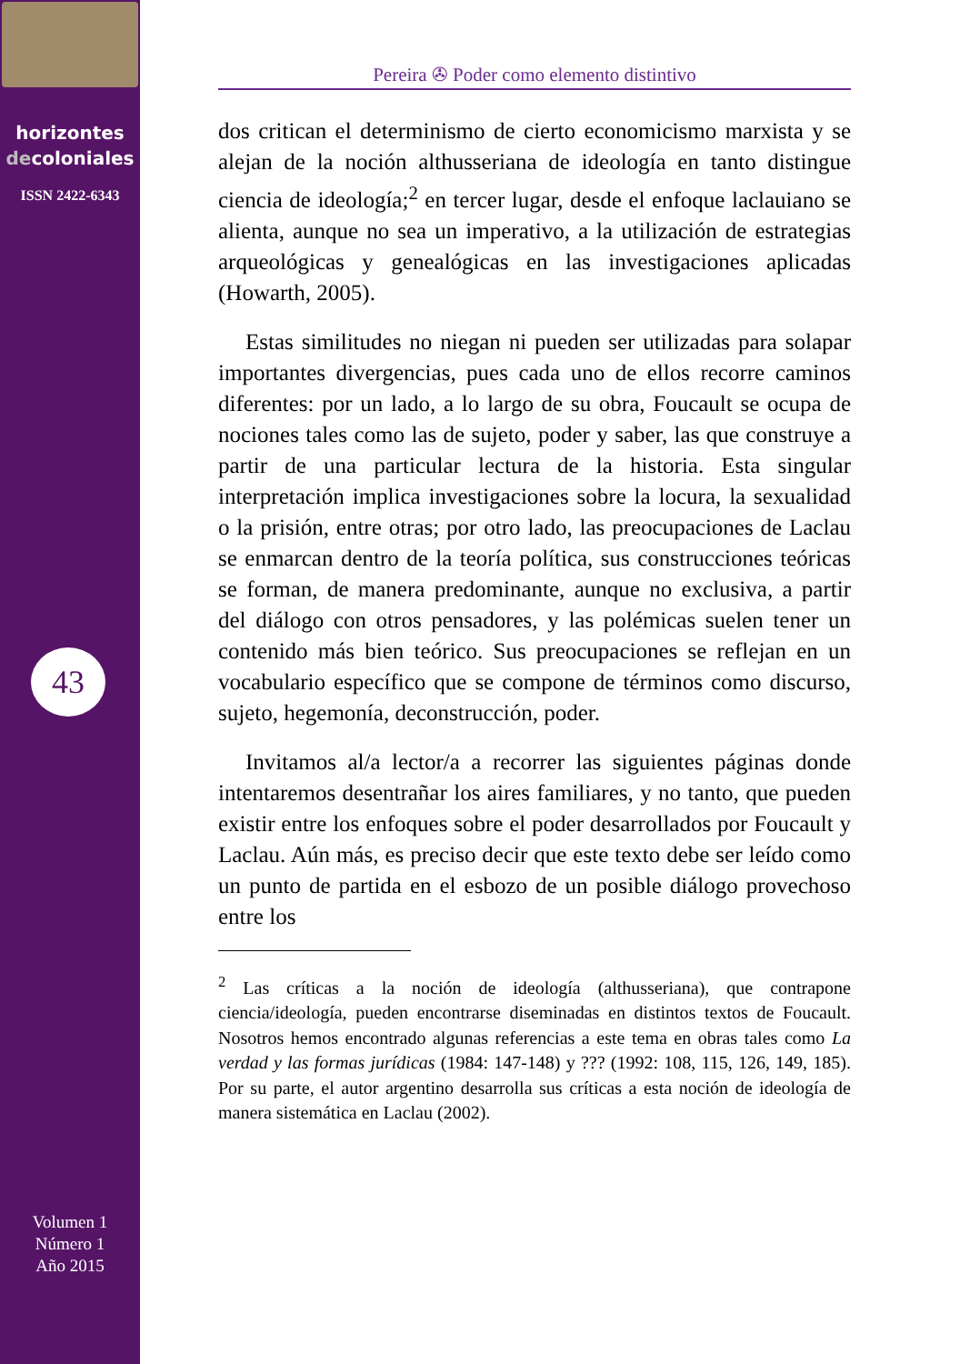horizontes
decoloniales
ISSN 2422-6343
43
Volumen 1
Número 1
Año 2015
Pereira ✇ Poder como elemento distintivo
dos critican el determinismo de cierto economicismo marxista y se alejan de la noción althusseriana de ideología en tanto distingue ciencia de ideología;<sup>2</sup> en tercer lugar, desde el enfoque laclauiano se alienta, aunque no sea un imperativo, a la utilización de estrategias arqueológicas y genealógicas en las investigaciones aplicadas (Howarth, 2005).
Estas similitudes no niegan ni pueden ser utilizadas para solapar importantes divergencias, pues cada uno de ellos recorre caminos diferentes: por un lado, a lo largo de su obra, Foucault se ocupa de nociones tales como las de sujeto, poder y saber, las que construye a partir de una particular lectura de la historia. Esta singular interpretación implica investigaciones sobre la locura, la sexualidad o la prisión, entre otras; por otro lado, las preocupaciones de Laclau se enmarcan dentro de la teoría política, sus construcciones teóricas se forman, de manera predominante, aunque no exclusiva, a partir del diálogo con otros pensadores, y las polémicas suelen tener un contenido más bien teórico. Sus preocupaciones se reflejan en un vocabulario específico que se compone de términos como discurso, sujeto, hegemonía, deconstrucción, poder.
Invitamos al/a lector/a a recorrer las siguientes páginas donde intentaremos desentrañar los aires familiares, y no tanto, que pueden existir entre los enfoques sobre el poder desarrollados por Foucault y Laclau. Aún más, es preciso decir que este texto debe ser leído como un punto de partida en el esbozo de un posible diálogo provechoso entre los
<sup>2</sup> Las críticas a la noción de ideología (althusseriana), que contrapone ciencia/ideología, pueden encontrarse diseminadas en distintos textos de Foucault. Nosotros hemos encontrado algunas referencias a este tema en obras tales como La verdad y las formas jurídicas (1984: 147-148) y ??? (1992: 108, 115, 126, 149, 185). Por su parte, el autor argentino desarrolla sus críticas a esta noción de ideología de manera sistemática en Laclau (2002).